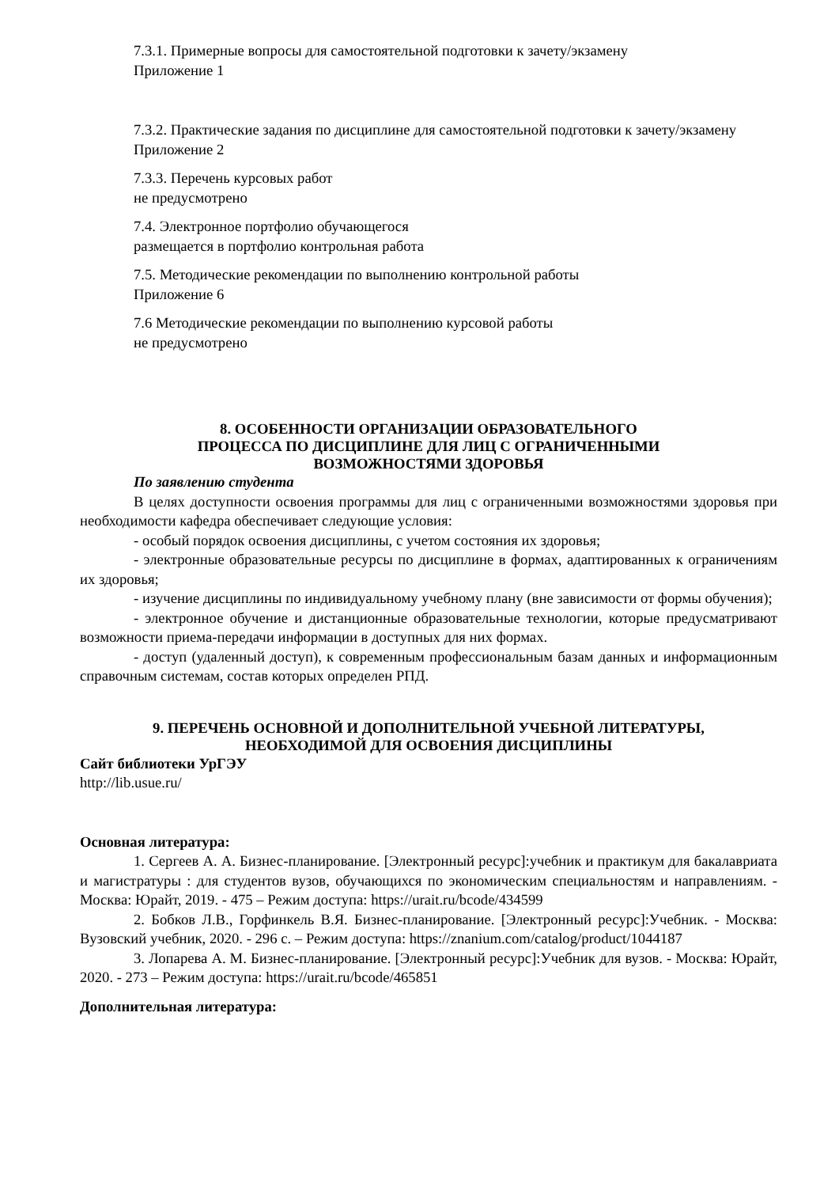7.3.1. Примерные вопросы для самостоятельной подготовки к зачету/экзамену
Приложение 1
7.3.2. Практические задания по дисциплине для самостоятельной подготовки к зачету/экзамену
Приложение 2
7.3.3. Перечень курсовых работ
не предусмотрено
7.4. Электронное портфолио обучающегося
размещается в портфолио контрольная работа
7.5. Методические рекомендации по выполнению контрольной работы
Приложение 6
7.6 Методические рекомендации по выполнению курсовой работы
не предусмотрено
8. ОСОБЕННОСТИ ОРГАНИЗАЦИИ ОБРАЗОВАТЕЛЬНОГО
ПРОЦЕССА ПО ДИСЦИПЛИНЕ ДЛЯ ЛИЦ С ОГРАНИЧЕННЫМИ
ВОЗМОЖНОСТЯМИ ЗДОРОВЬЯ
По заявлению студента
В целях доступности освоения программы для лиц с ограниченными возможностями здоровья при необходимости кафедра обеспечивает следующие условия:
- особый порядок освоения дисциплины, с учетом состояния их здоровья;
- электронные образовательные ресурсы по дисциплине в формах, адаптированных к ограничениям их здоровья;
- изучение дисциплины по индивидуальному учебному плану (вне зависимости от формы обучения);
- электронное обучение и дистанционные образовательные технологии, которые предусматривают возможности приема-передачи информации в доступных для них формах.
- доступ (удаленный доступ), к современным профессиональным базам данных и информационным справочным системам, состав которых определен РПД.
9. ПЕРЕЧЕНЬ ОСНОВНОЙ И ДОПОЛНИТЕЛЬНОЙ УЧЕБНОЙ ЛИТЕРАТУРЫ,
НЕОБХОДИМОЙ ДЛЯ ОСВОЕНИЯ ДИСЦИПЛИНЫ
Сайт библиотеки УрГЭУ
http://lib.usue.ru/
Основная литература:
1. Сергеев А. А. Бизнес-планирование. [Электронный ресурс]:учебник и практикум для бакалавриата и магистратуры : для студентов вузов, обучающихся по экономическим специальностям и направлениям. - Москва: Юрайт, 2019. - 475 – Режим доступа: https://urait.ru/bcode/434599
2. Бобков Л.В., Горфинкель В.Я. Бизнес-планирование. [Электронный ресурс]:Учебник. - Москва: Вузовский учебник, 2020. - 296 с. – Режим доступа: https://znanium.com/catalog/product/1044187
3. Лопарева А. М. Бизнес-планирование. [Электронный ресурс]:Учебник для вузов. - Москва: Юрайт, 2020. - 273 – Режим доступа: https://urait.ru/bcode/465851
Дополнительная литература: